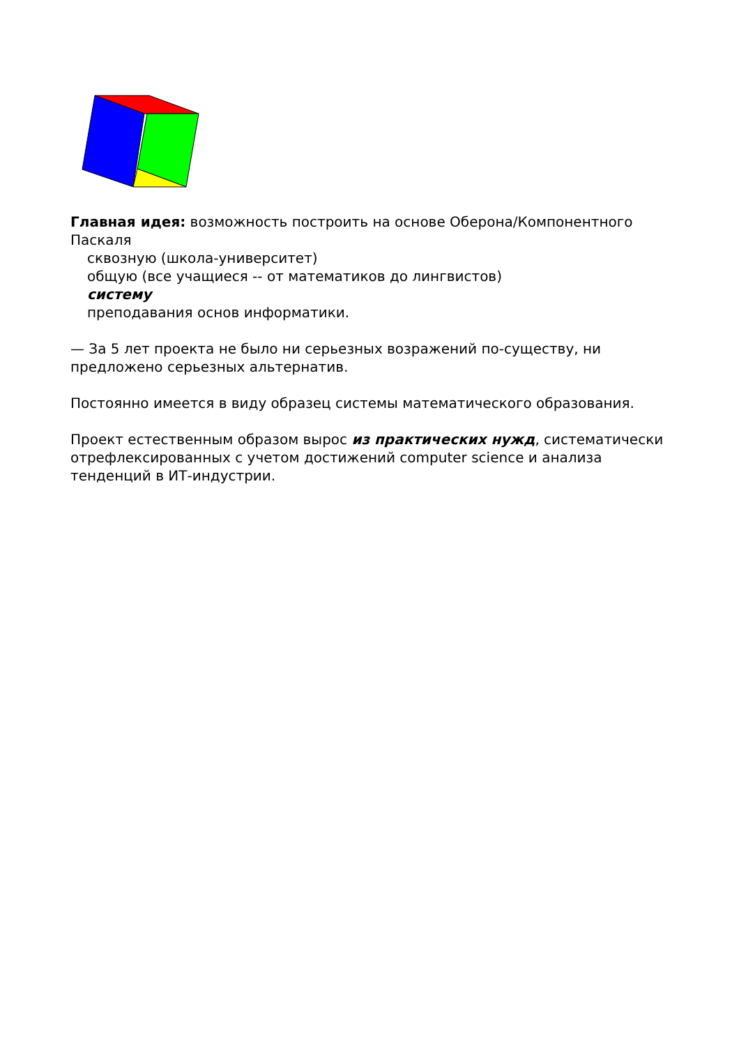Главная идея: возможность построить на основе Оберона/Компонентного Паскаля
сквозную (школа-университет)
общую (все учащиеся -- от математиков до лингвистов)
систему
преподавания основ информатики.
— За 5 лет проекта не было ни серьезных возражений по-существу, ни предложено серьезных альтернатив.
Постоянно имеется в виду образец системы математического образования.
Проект естественным образом вырос из практических нужд, систематически отрефлексированных с учетом достижений computer science и анализа тенденций в ИТ-индустрии.